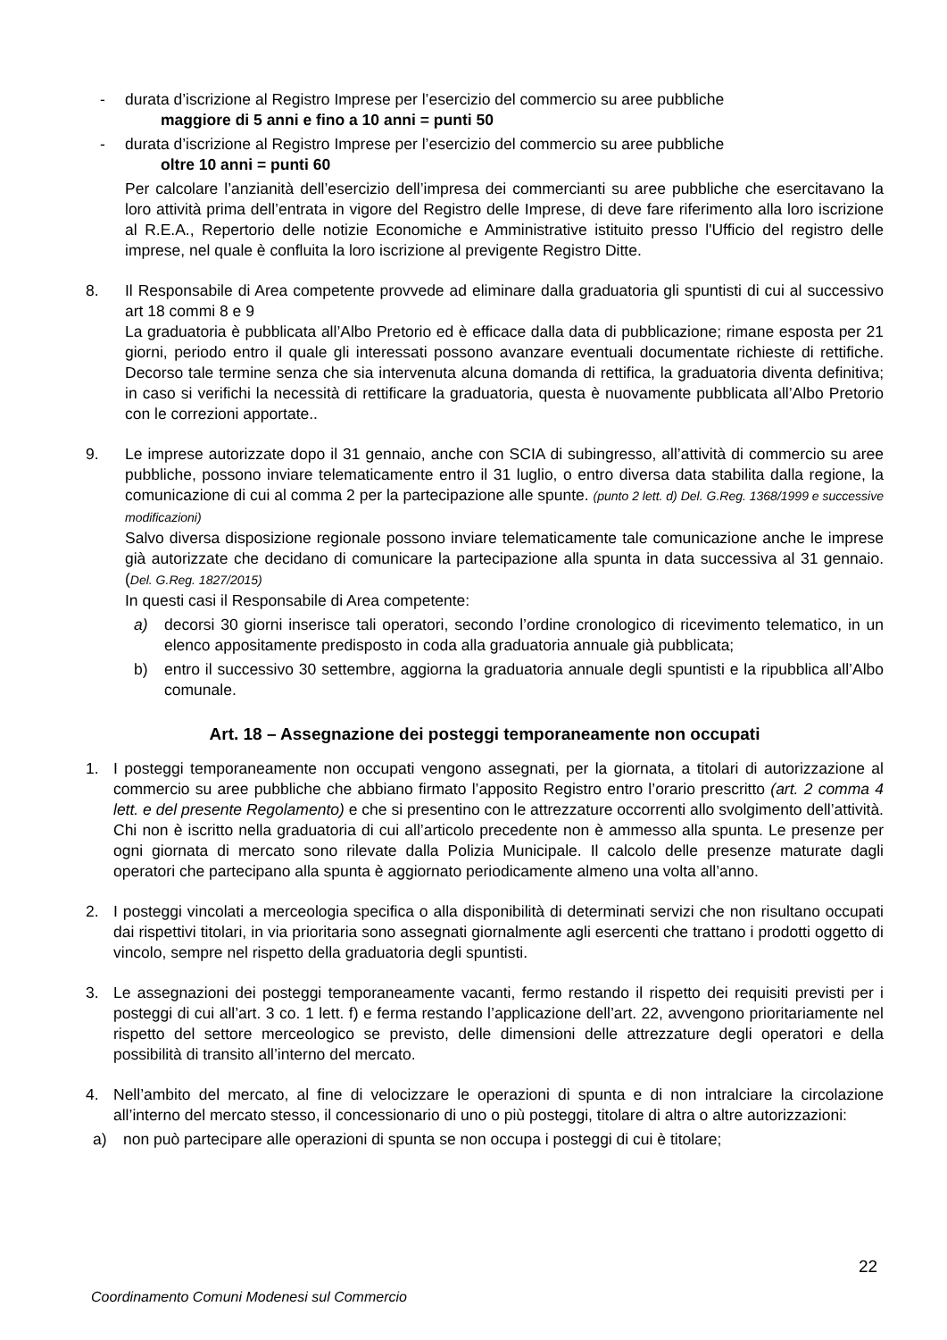- durata d’iscrizione al Registro Imprese per l’esercizio del commercio su aree pubbliche
maggiore di 5 anni e fino a 10 anni = punti 50
- durata d’iscrizione al Registro Imprese per l’esercizio del commercio su aree pubbliche
oltre 10 anni = punti 60
Per calcolare l’anzianità dell’esercizio dell’impresa dei commercianti su aree pubbliche che esercitavano la loro attività prima dell’entrata in vigore del Registro delle Imprese, di deve fare riferimento alla loro iscrizione al R.E.A., Repertorio delle notizie Economiche e Amministrative istituito presso l'Ufficio del registro delle imprese, nel quale è confluita la loro iscrizione al previgente Registro Ditte.
8. Il Responsabile di Area competente provvede ad eliminare dalla graduatoria gli spuntisti di cui al successivo art 18 commi 8 e 9
La graduatoria è pubblicata all’Albo Pretorio ed è efficace dalla data di pubblicazione; rimane esposta per 21 giorni, periodo entro il quale gli interessati possono avanzare eventuali documentate richieste di rettifiche. Decorso tale termine senza che sia intervenuta alcuna domanda di rettifica, la graduatoria diventa definitiva; in caso si verifichi la necessità di rettificare la graduatoria, questa è nuovamente pubblicata all’Albo Pretorio con le correzioni apportate..
9. Le imprese autorizzate dopo il 31 gennaio, anche con SCIA di subingresso, all’attività di commercio su aree pubbliche, possono inviare telematicamente entro il 31 luglio, o entro diversa data stabilita dalla regione, la comunicazione di cui al comma 2 per la partecipazione alle spunte. (punto 2 lett. d) Del. G.Reg. 1368/1999 e successive modificazioni)
Salvo diversa disposizione regionale possono inviare telematicamente tale comunicazione anche le imprese già autorizzate che decidano di comunicare la partecipazione alla spunta in data successiva al 31 gennaio. (Del. G.Reg. 1827/2015)
In questi casi il Responsabile di Area competente:
a) decorsi 30 giorni inserisce tali operatori, secondo l’ordine cronologico di ricevimento telematico, in un elenco appositamente predisposto in coda alla graduatoria annuale già pubblicata;
b) entro il successivo 30 settembre, aggiorna la graduatoria annuale degli spuntisti e la ripubblica all’Albo comunale.
Art. 18 – Assegnazione dei posteggi temporaneamente non occupati
1. I posteggi temporaneamente non occupati vengono assegnati, per la giornata, a titolari di autorizzazione al commercio su aree pubbliche che abbiano firmato l’apposito Registro entro l’orario prescritto (art. 2 comma 4 lett. e del presente Regolamento) e che si presentino con le attrezzature occorrenti allo svolgimento dell’attività. Chi non è iscritto nella graduatoria di cui all’articolo precedente non è ammesso alla spunta. Le presenze per ogni giornata di mercato sono rilevate dalla Polizia Municipale. Il calcolo delle presenze maturate dagli operatori che partecipano alla spunta è aggiornato periodicamente almeno una volta all’anno.
2. I posteggi vincolati a merceologia specifica o alla disponibilità di determinati servizi che non risultano occupati dai rispettivi titolari, in via prioritaria sono assegnati giornalmente agli esercenti che trattano i prodotti oggetto di vincolo, sempre nel rispetto della graduatoria degli spuntisti.
3. Le assegnazioni dei posteggi temporaneamente vacanti, fermo restando il rispetto dei requisiti previsti per i posteggi di cui all’art. 3 co. 1 lett. f) e ferma restando l’applicazione dell’art. 22, avvengono prioritariamente nel rispetto del settore merceologico se previsto, delle dimensioni delle attrezzature degli operatori e della possibilità di transito all’interno del mercato.
4. Nell’ambito del mercato, al fine di velocizzare le operazioni di spunta e di non intralciare la circolazione all’interno del mercato stesso, il concessionario di uno o più posteggi, titolare di altra o altre autorizzazioni:
a) non può partecipare alle operazioni di spunta se non occupa i posteggi di cui è titolare;
22
Coordinamento Comuni Modenesi sul Commercio